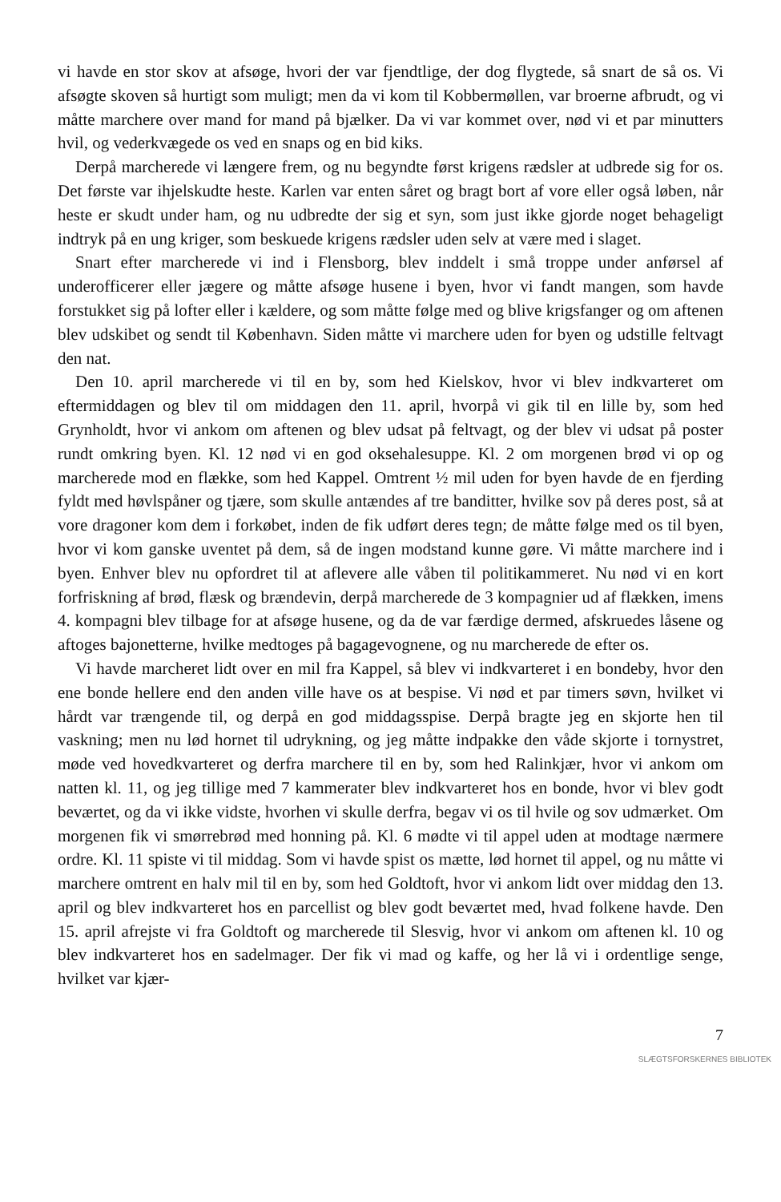vi havde en stor skov at afsøge, hvori der var fjendtlige, der dog flygtede, så snart de så os. Vi afsøgte skoven så hurtigt som muligt; men da vi kom til Kobbermøllen, var broerne afbrudt, og vi måtte marchere over mand for mand på bjælker. Da vi var kommet over, nød vi et par minutters hvil, og vederkvægede os ved en snaps og en bid kiks.
Derpå marcherede vi længere frem, og nu begyndte først krigens rædsler at udbrede sig for os. Det første var ihjelskudte heste. Karlen var enten såret og bragt bort af vore eller også løben, når heste er skudt under ham, og nu udbredte der sig et syn, som just ikke gjorde noget behageligt indtryk på en ung kriger, som beskuede krigens rædsler uden selv at være med i slaget.
Snart efter marcherede vi ind i Flensborg, blev inddelt i små troppe under anførsel af underofficerer eller jægere og måtte afsøge husene i byen, hvor vi fandt mangen, som havde forstukket sig på lofter eller i kældere, og som måtte følge med og blive krigsfanger og om aftenen blev udskibet og sendt til København. Siden måtte vi marchere uden for byen og udstille feltvagt den nat.
Den 10. april marcherede vi til en by, som hed Kielskov, hvor vi blev indkvarteret om eftermiddagen og blev til om middagen den 11. april, hvorpå vi gik til en lille by, som hed Grynholdt, hvor vi ankom om aftenen og blev udsat på feltvagt, og der blev vi udsat på poster rundt omkring byen. Kl. 12 nød vi en god oksehalesuppe. Kl. 2 om morgenen brød vi op og marcherede mod en flække, som hed Kappel. Omtrent ½ mil uden for byen havde de en fjerding fyldt med høvlspåner og tjære, som skulle antændes af tre banditter, hvilke sov på deres post, så at vore dragoner kom dem i forkøbet, inden de fik udført deres tegn; de måtte følge med os til byen, hvor vi kom ganske uventet på dem, så de ingen modstand kunne gøre. Vi måtte marchere ind i byen. Enhver blev nu opfordret til at aflevere alle våben til politikammeret. Nu nød vi en kort forfriskning af brød, flæsk og brændevin, derpå marcherede de 3 kompagnier ud af flækken, imens 4. kompagni blev tilbage for at afsøge husene, og da de var færdige dermed, afskruedes låsene og aftoges bajonetterne, hvilke medtoges på bagagevognene, og nu marcherede de efter os.
Vi havde marcheret lidt over en mil fra Kappel, så blev vi indkvarteret i en bondeby, hvor den ene bonde hellere end den anden ville have os at bespise. Vi nød et par timers søvn, hvilket vi hårdt var trængende til, og derpå en god middagsspise. Derpå bragte jeg en skjorte hen til vaskning; men nu lød hornet til udrykning, og jeg måtte indpakke den våde skjorte i tornystret, møde ved hovedkvarteret og derfra marchere til en by, som hed Ralinkjær, hvor vi ankom om natten kl. 11, og jeg tillige med 7 kammerater blev indkvarteret hos en bonde, hvor vi blev godt beværtet, og da vi ikke vidste, hvorhen vi skulle derfra, begav vi os til hvile og sov udmærket. Om morgenen fik vi smørrebrød med honning på. Kl. 6 mødte vi til appel uden at modtage nærmere ordre. Kl. 11 spiste vi til middag. Som vi havde spist os mætte, lød hornet til appel, og nu måtte vi marchere omtrent en halv mil til en by, som hed Goldtoft, hvor vi ankom lidt over middag den 13. april og blev indkvarteret hos en parcellist og blev godt beværtet med, hvad folkene havde. Den 15. april afrejste vi fra Goldtoft og marcherede til Slesvig, hvor vi ankom om aftenen kl. 10 og blev indkvarteret hos en sadelmager. Der fik vi mad og kaffe, og her lå vi i ordentlige senge, hvilket var kjær-
7
SLÆGTSFORSKERNES BIBLIOTEK